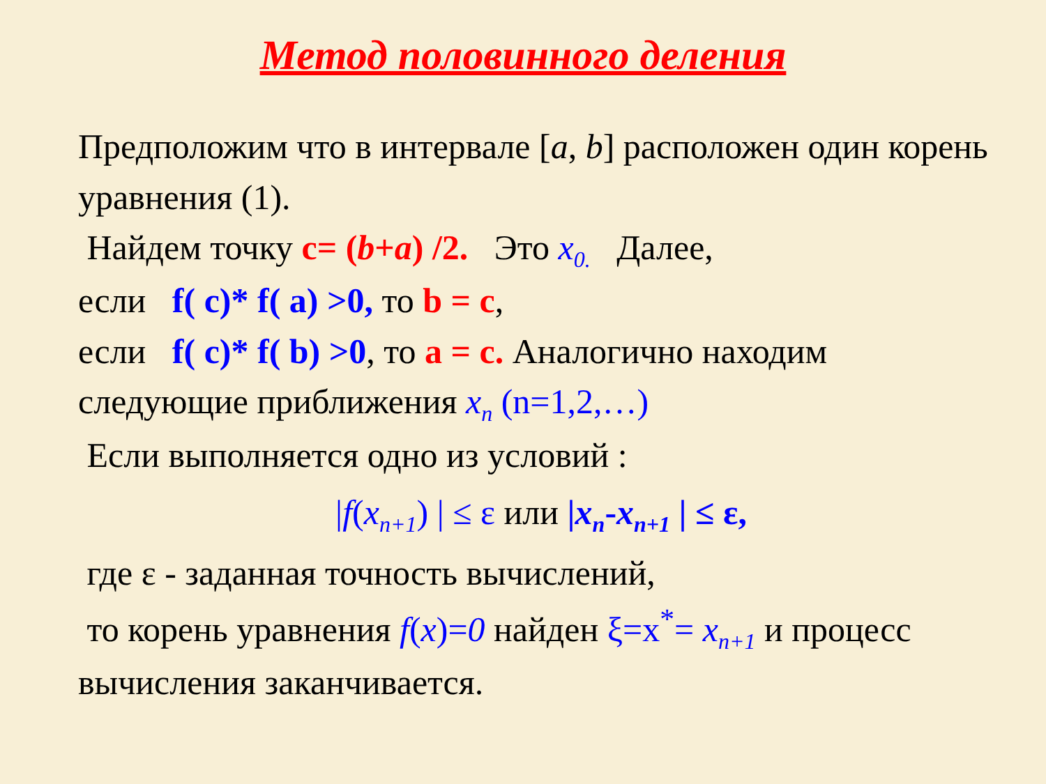Метод половинного деления
Предположим что в интервале [a, b] расположен один корень уравнения (1).
Найдем точку c= (b+a) /2. Это x<sub>0.</sub> Далее,
если f( c)* f( a) >0, то b = c,
если f( c)* f( b) >0, то a = c. Аналогично находим следующие приближения x<sub>n</sub> (n=1,2,…)
Если выполняется одно из условий :
|f(x<sub>n+1</sub>) | ≤ ε или |x<sub>n</sub>-x<sub>n+1</sub> | ≤ ε,
где ε - заданная точность вычислений,
то корень уравнения f(x)=0 найден ξ=x<sup>*</sup>= x<sub>n+1</sub> и процесс вычисления заканчивается.